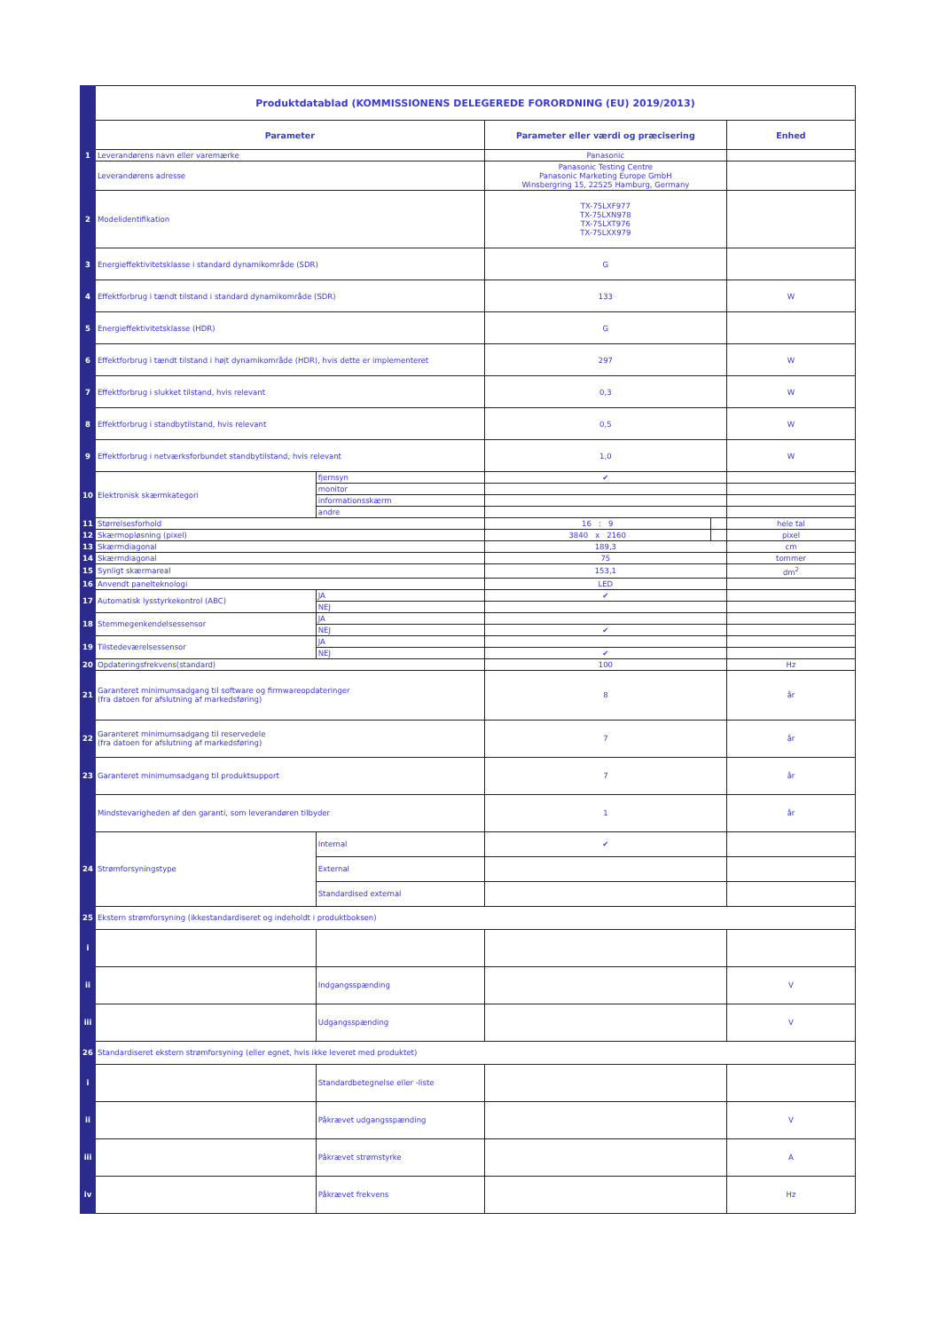| | Produktdatablad (KOMMISSIONENS DELEGEREDE FORORDNING (EU) 2019/2013) | | | | |
| | Parameter | | Parameter eller værdi og præcisering | | Enhed |
| 1 | Leverandørens navn eller varemærke | | Panasonic | | |
| | Leverandørens adresse | | Panasonic Testing Centre Panasonic Marketing Europe GmbH Winsbergring 15, 22525 Hamburg, Germany | | |
| 2 | Modelidentifikation | | TX-75LXF977 TX-75LXN978 TX-75LXT976 TX-75LXX979 | | |
| 3 | Energieffektivitetsklasse i standard dynamikområde (SDR) | | G | | |
| 4 | Effektforbrug i tændt tilstand i standard dynamikområde (SDR) | | 133 | | W |
| 5 | Energieffektivitetsklasse (HDR) | | G | | |
| 6 | Effektforbrug i tændt tilstand i højt dynamikområde (HDR), hvis dette er implementeret | | 297 | | W |
| 7 | Effektforbrug i slukket tilstand, hvis relevant | | 0,3 | | W |
| 8 | Effektforbrug i standbytilstand, hvis relevant | | 0,5 | | W |
| 9 | Effektforbrug i netværksforbundet standbytilstand, hvis relevant | | 1,0 | | W |
| 10 | Elektronisk skærmkategori | fjernsyn | ✔ | | |
| | | monitor | | | |
| | | informationsskærm | | | |
| | | andre | | | |
| 11 | Størrelsesforhold | | 16 : 9 | | hele tal |
| 12 | Skærmopløsning (pixel) | | 3840 x 2160 | | pixel |
| 13 | Skærmdiagonal | | 189,3 | | cm |
| 14 | Skærmdiagonal | | 75 | | tommer |
| 15 | Synligt skærmareal | | 153,1 | | dm<sup>2</sup> |
| 16 | Anvendt panelteknologi | | LED | | |
| 17 | Automatisk lysstyrkekontrol (ABC) | JA | ✔ | | |
| | | NEJ | | | |
| 18 | Stemmegenkendelsessensor | JA | | | |
| | | NEJ | ✔ | | |
| 19 | Tilstedeværelsessensor | JA | | | |
| | | NEJ | ✔ | | |
| 20 | Opdateringsfrekvens(standard) | | 100 | | Hz |
| 21 | Garanteret minimumsadgang til software og firmwareopdateringer (fra datoen for afslutning af markedsføring) | | 8 | | år |
| 22 | Garanteret minimumsadgang til reservedele (fra datoen for afslutning af markedsføring) | | 7 | | år |
| 23 | Garanteret minimumsadgang til produktsupport | | 7 | | år |
| | Mindstevarigheden af den garanti, som leverandøren tilbyder | | 1 | | år |
| 24 | Strømforsyningstype | Internal | ✔ | | |
| | | External | | | |
| | | Standardised external | | | |
| 25 | Ekstern strømforsyning (ikkestandardiseret og indeholdt i produktboksen) | | | | |
| i | | | | | |
| ii | | Indgangsspænding | | | V |
| iii | | Udgangsspænding | | | V |
| 26 | Standardiseret ekstern strømforsyning (eller egnet, hvis ikke leveret med produktet) | | | | |
| i | | Standardbetegnelse eller -liste | | | |
| ii | | Påkrævet udgangsspænding | | | V |
| iii | | Påkrævet strømstyrke | | | A |
| iv | | Påkrævet frekvens | | | Hz |